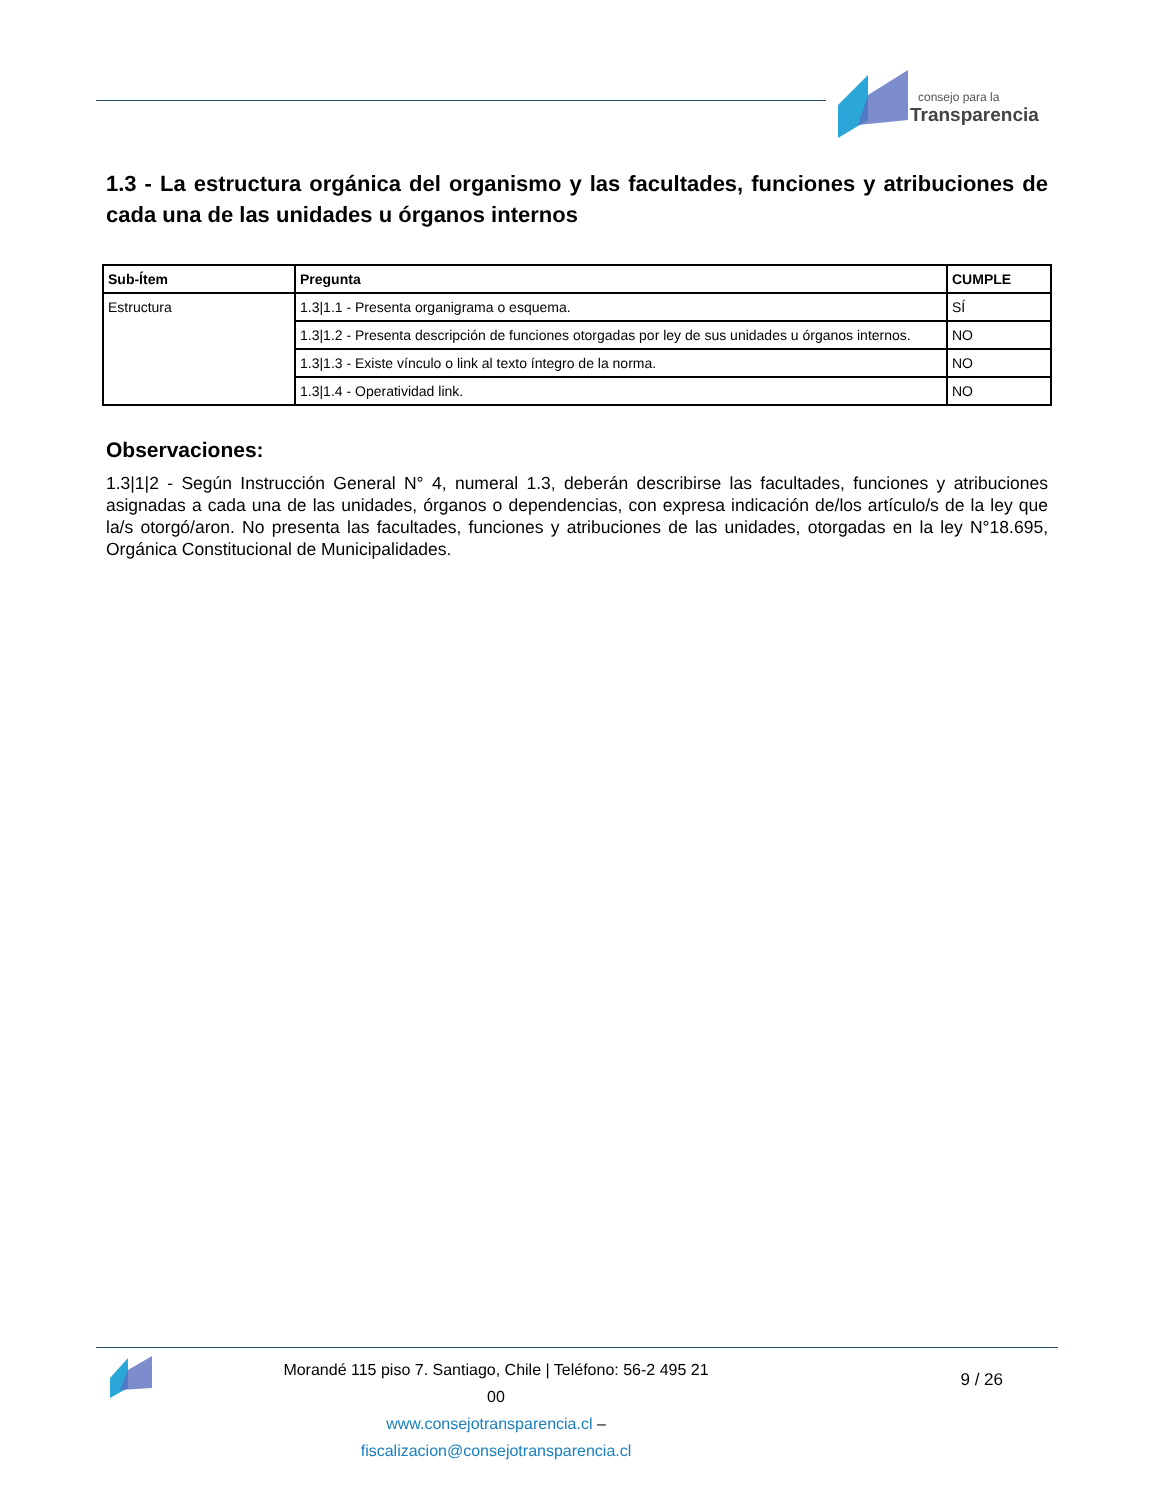consejo para la
Transparencia
1.3 - La estructura orgánica del organismo y las facultades, funciones y atribuciones de cada una de las unidades u órganos internos
| Sub-Ítem | Pregunta | CUMPLE |
| --- | --- | --- |
| Estructura | 1.3/1.1 - Presenta organigrama o esquema. | SÍ |
| | 1.3/1.2 - Presenta descripción de funciones otorgadas por ley de sus unidades u órganos internos. | NO |
| | 1.3/1.3 - Existe vínculo o link al texto íntegro de la norma. | NO |
| | 1.3/1.4 - Operatividad link. | NO |
Observaciones:
1.3|1|2 - Según Instrucción General N° 4, numeral 1.3, deberán describirse las facultades, funciones y atribuciones asignadas a cada una de las unidades, órganos o dependencias, con expresa indicación de/los artículo/s de la ley que la/s otorgó/aron. No presenta las facultades, funciones y atribuciones de las unidades, otorgadas en la ley N°18.695, Orgánica Constitucional de Municipalidades.
Morandé 115 piso 7. Santiago, Chile | Teléfono: 56-2 495 21 00
www.consejotransparencia.cl – fiscalizacion@consejotransparencia.cl
9 / 26